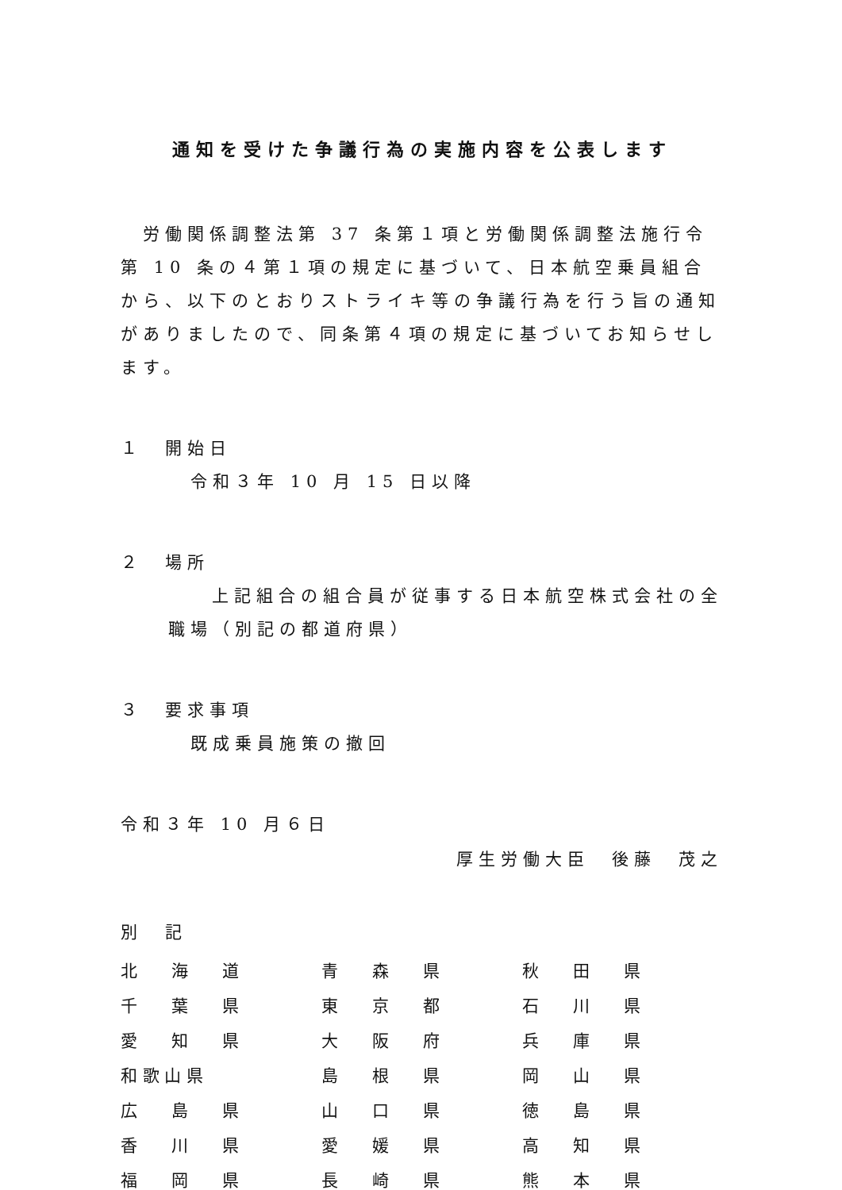通知を受けた争議行為の実施内容を公表します
労働関係調整法第 37 条第１項と労働関係調整法施行令第 10 条の４第１項の規定に基づいて、日本航空乗員組合から、以下のとおりストライキ等の争議行為を行う旨の通知がありましたので、同条第４項の規定に基づいてお知らせします。
１　開始日
令和３年 10 月 15 日以降
２　場所
上記組合の組合員が従事する日本航空株式会社の全職場（別記の都道府県）
３　要求事項
既成乗員施策の撤回
令和３年 10 月６日
厚生労働大臣　後藤　茂之
別　記
| 北 海 道 | 青 森 県 | 秋 田 県 |
| 千 葉 県 | 東 京 都 | 石 川 県 |
| 愛 知 県 | 大 阪 府 | 兵 庫 県 |
| 和 歌 山 県 | 島 根 県 | 岡 山 県 |
| 広 島 県 | 山 口 県 | 徳 島 県 |
| 香 川 県 | 愛 媛 県 | 高 知 県 |
| 福 岡 県 | 長 崎 県 | 熊 本 県 |